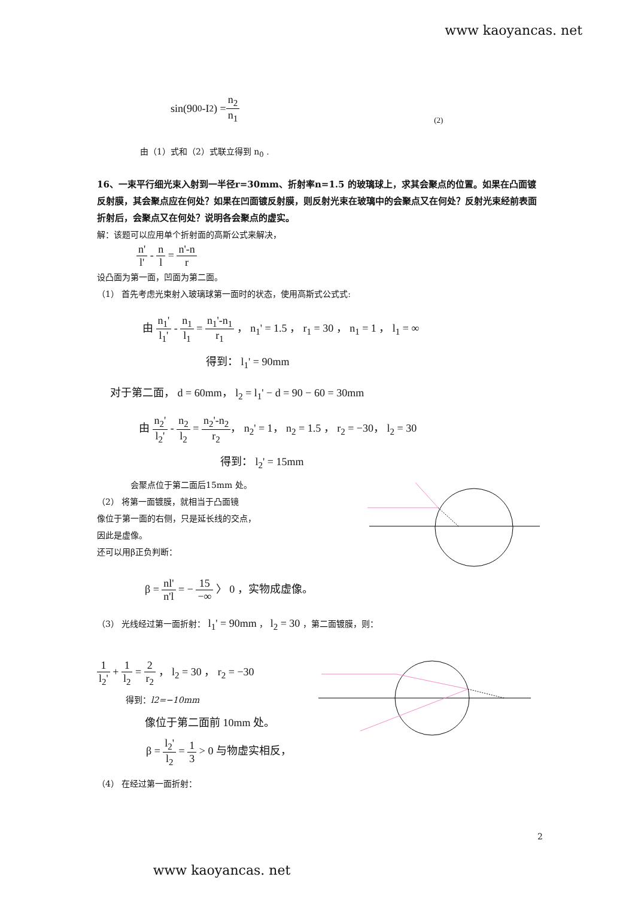www kaoyancas. net
sin(90<sup>0</sup> -I<sub>2</sub>) = n<sub>2</sub> n<sub>1</sub> (2)
由（1）式和（2）式联立得到 n<sub>0</sub> .
16、一束平行细光束入射到一半径r=30mm、折射率n=1.5 的玻璃球上，求其会聚点的位置。如果在凸面镀反射膜，其会聚点应在何处？如果在凹面镀反射膜，则反射光束在玻璃中的会聚点又在何处？反射光束经前表面折射后，会聚点又在何处？说明各会聚点的虚实。
解：该题可以应用单个折射面的高斯公式来解决，
n' l' - n l = n'-n r
设凸面为第一面，凹面为第二面。
（1） 首先考虑光束射入玻璃球第一面时的状态，使用高斯式公式式:
由 n<sub>1</sub>' l<sub>1</sub>' - n<sub>1</sub> l<sub>1</sub> = n<sub>1</sub>'-n<sub>1</sub> r<sub>1</sub> ， n<sub>1</sub>' = 1.5 ， r<sub>1</sub> = 30 ， n<sub>1</sub> = 1 ， l<sub>1</sub> = ∞
得到： l<sub>1</sub>' = 90mm
对于第二面， d = 60mm， l<sub>2</sub> = l<sub>1</sub>' − d = 90 − 60 = 30mm
由 n<sub>2</sub>' l<sub>2</sub>' - n<sub>2</sub> l<sub>2</sub> = n<sub>2</sub>'-n<sub>2</sub> r<sub>2</sub>， n<sub>2</sub>' = 1， n<sub>2</sub> = 1.5 ， r<sub>2</sub> = −30， l<sub>2</sub> = 30
得到： l<sub>2</sub>' = 15mm
会聚点位于第二面后15mm 处。
（2） 将第一面镀膜，就相当于凸面镜
像位于第一面的右侧，只是延长线的交点，
因此是虚像。
还可以用β正负判断：
β = nl' n'l = − 15 −∞ 〉 0 ，实物成虚像。
（3） 光线经过第一面折射： l<sub>1</sub>' = 90mm ， l<sub>2</sub> = 30 ，第二面镀膜，则：
1 l<sub>2</sub>' + 1 l<sub>2</sub> = 2 r<sub>2</sub> ， l<sub>2</sub> = 30 ， r<sub>2</sub> = −30
得到：l2=−10mm
像位于第二面前 10mm 处。
β = l<sub>2</sub>' l<sub>2</sub> = 1 3 > 0 与物虚实相反，
（4） 在经过第一面折射：
2
www kaoyancas. net